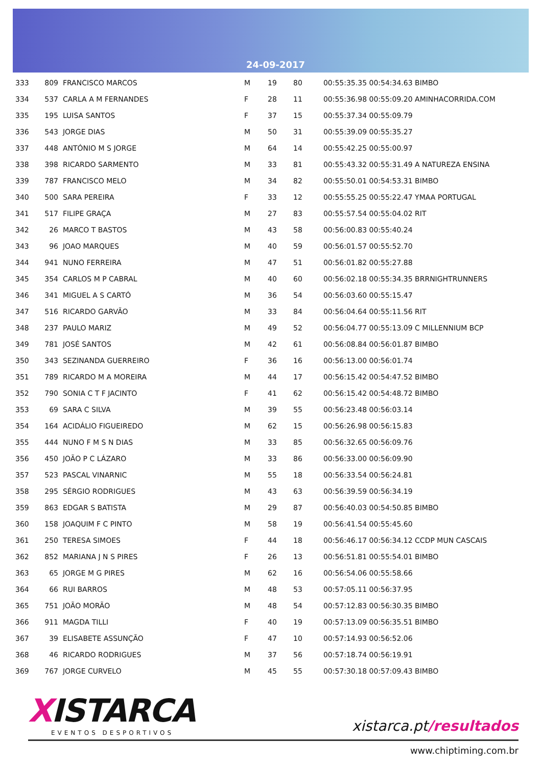24-09-2017
| 333 | 809 | FRANCISCO MARCOS | M | 19 | 80 | 00:55:35.35 00:54:34.63 BIMBO |
| 334 | 537 | CARLA A M FERNANDES | F | 28 | 11 | 00:55:36.98 00:55:09.20 AMINHACORRIDA.COM |
| 335 | 195 | LUISA SANTOS | F | 37 | 15 | 00:55:37.34 00:55:09.79 |
| 336 | 543 | JORGE DIAS | M | 50 | 31 | 00:55:39.09 00:55:35.27 |
| 337 | 448 | ANTÓNIO M S JORGE | M | 64 | 14 | 00:55:42.25 00:55:00.97 |
| 338 | 398 | RICARDO SARMENTO | M | 33 | 81 | 00:55:43.32 00:55:31.49 A NATUREZA ENSINA |
| 339 | 787 | FRANCISCO MELO | M | 34 | 82 | 00:55:50.01 00:54:53.31 BIMBO |
| 340 | 500 | SARA PEREIRA | F | 33 | 12 | 00:55:55.25 00:55:22.47 YMAA PORTUGAL |
| 341 | 517 | FILIPE GRAÇA | M | 27 | 83 | 00:55:57.54 00:55:04.02 RIT |
| 342 | 26 | MARCO T BASTOS | M | 43 | 58 | 00:56:00.83 00:55:40.24 |
| 343 | 96 | JOAO MARQUES | M | 40 | 59 | 00:56:01.57 00:55:52.70 |
| 344 | 941 | NUNO FERREIRA | M | 47 | 51 | 00:56:01.82 00:55:27.88 |
| 345 | 354 | CARLOS M P CABRAL | M | 40 | 60 | 00:56:02.18 00:55:34.35 BRRNIGHTRUNNERS |
| 346 | 341 | MIGUEL A S CARTÓ | M | 36 | 54 | 00:56:03.60 00:55:15.47 |
| 347 | 516 | RICARDO GARVÃO | M | 33 | 84 | 00:56:04.64 00:55:11.56 RIT |
| 348 | 237 | PAULO MARIZ | M | 49 | 52 | 00:56:04.77 00:55:13.09 C MILLENNIUM BCP |
| 349 | 781 | JOSÉ SANTOS | M | 42 | 61 | 00:56:08.84 00:56:01.87 BIMBO |
| 350 | 343 | SEZINANDA GUERREIRO | F | 36 | 16 | 00:56:13.00 00:56:01.74 |
| 351 | 789 | RICARDO M A MOREIRA | M | 44 | 17 | 00:56:15.42 00:54:47.52 BIMBO |
| 352 | 790 | SONIA C T F JACINTO | F | 41 | 62 | 00:56:15.42 00:54:48.72 BIMBO |
| 353 | 69 | SARA C SILVA | M | 39 | 55 | 00:56:23.48 00:56:03.14 |
| 354 | 164 | ACIDÁLIO FIGUEIREDO | M | 62 | 15 | 00:56:26.98 00:56:15.83 |
| 355 | 444 | NUNO F M S N DIAS | M | 33 | 85 | 00:56:32.65 00:56:09.76 |
| 356 | 450 | JOÃO P C LÁZARO | M | 33 | 86 | 00:56:33.00 00:56:09.90 |
| 357 | 523 | PASCAL VINARNIC | M | 55 | 18 | 00:56:33.54 00:56:24.81 |
| 358 | 295 | SÉRGIO RODRIGUES | M | 43 | 63 | 00:56:39.59 00:56:34.19 |
| 359 | 863 | EDGAR S BATISTA | M | 29 | 87 | 00:56:40.03 00:54:50.85 BIMBO |
| 360 | 158 | JOAQUIM F C PINTO | M | 58 | 19 | 00:56:41.54 00:55:45.60 |
| 361 | 250 | TERESA SIMOES | F | 44 | 18 | 00:56:46.17 00:56:34.12 CCDP MUN CASCAIS |
| 362 | 852 | MARIANA J N S PIRES | F | 26 | 13 | 00:56:51.81 00:55:54.01 BIMBO |
| 363 | 65 | JORGE M G PIRES | M | 62 | 16 | 00:56:54.06 00:55:58.66 |
| 364 | 66 | RUI BARROS | M | 48 | 53 | 00:57:05.11 00:56:37.95 |
| 365 | 751 | JOÃO MORÃO | M | 48 | 54 | 00:57:12.83 00:56:30.35 BIMBO |
| 366 | 911 | MAGDA TILLI | F | 40 | 19 | 00:57:13.09 00:56:35.51 BIMBO |
| 367 | 39 | ELISABETE ASSUNÇÃO | F | 47 | 10 | 00:57:14.93 00:56:52.06 |
| 368 | 46 | RICARDO RODRIGUES | M | 37 | 56 | 00:57:18.74 00:56:19.91 |
| 369 | 767 | JORGE CURVELO | M | 45 | 55 | 00:57:30.18 00:57:09.43 BIMBO |
XISTARCA
EVENTOS DESPORTIVOS
xistarca.pt/resultados
www.chiptiming.com.br